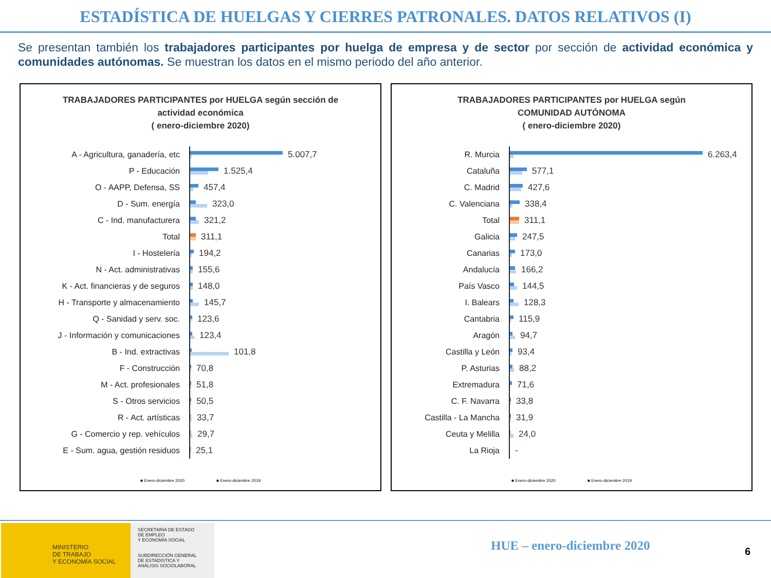ESTADÍSTICA DE HUELGAS Y CIERRES PATRONALES. DATOS RELATIVOS (I)
Se presentan también los trabajadores participantes por huelga de empresa y de sector por sección de actividad económica y comunidades autónomas. Se muestran los datos en el mismo periodo del año anterior.
TRABAJADORES PARTICIPANTES por HUELGA según sección de
actividad económica
( enero-diciembre 2020)
A - Agricultura, ganadería, etc 5.007,7
P - Educación 1.525,4
O - AAPP, Defensa, SS 457,4
D - Sum. energía 323,0
C - Ind. manufacturera 321,2
Total 311,1
I - Hostelería 194,2
N - Act. administrativas 155,6
K - Act. financieras y de seguros
148,0
H - Transporte y almacenamiento 145,7
Q - Sanidad y serv. soc. 123,6
J - Información y comunicaciones
123,4
B - Ind. extractivas 101,8
F - Construcción 70,8
M - Act. profesionales 51,8
S - Otros servicios 50,5
R - Act. artísticas 33,7
G - Comercio y rep. vehículos 29,7
E - Sum. agua, gestión residuos 25,1
■ Enero-diciembre 2020 ■ Enero-diciembre 2019
TRABAJADORES PARTICIPANTES por HUELGA según
COMUNIDAD AUTÓNOMA
( enero-diciembre 2020)
R. Murcia 6.263,4
Cataluña 577,1
C. Madrid 427,6
C. Valenciana 338,4
Total 311,1
Galicia 247,5
Canarias 173,0
Andalucía 166,2
País Vasco 144,5
I. Balears 128,3
Cantabria 115,9
Aragón 94,7
Castilla y León 93,4
P. Asturias 88,2
Extremadura 71,6
C. F. Navarra 33,8
Castilla - La Mancha 31,9
Ceuta y Melilla 24,0
La Rioja -
■ Enero-diciembre 2020 ■ Enero-diciembre 2019
MINISTERIO
DE TRABAJO
Y ECONOMÍA SOCIAL
SECRETARÍA DE ESTADO
DE EMPLEO
Y ECONOMÍA SOCIAL
SUBDIRECCIÓN GENERAL
DE ESTADÍSTICA Y
ANÁLISIS SOCIOLABORAL
HUE – enero-diciembre 2020 6